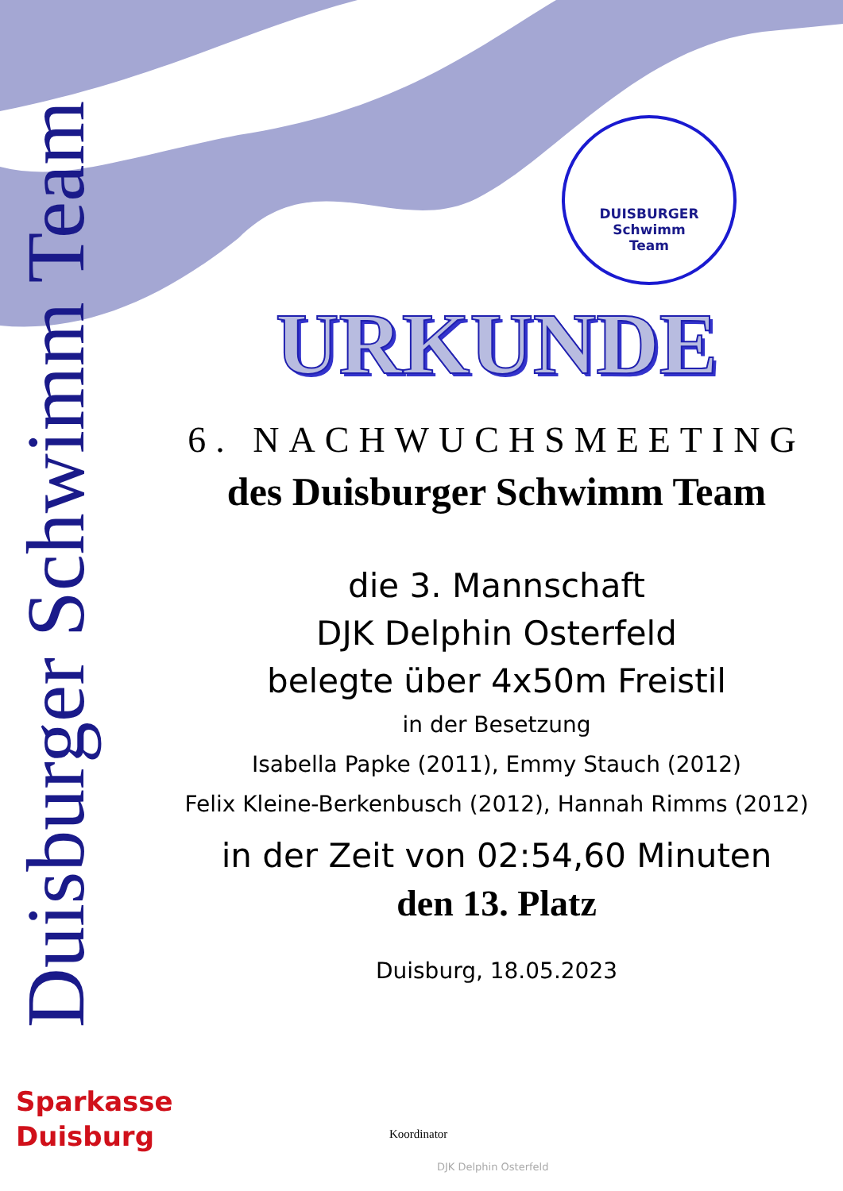Duisburger Schwimm Team
DUISBURGER
Schwimm
Team
URKUNDE
6. NACHWUCHSMEETING
des Duisburger Schwimm Team
die 3. Mannschaft
DJK Delphin Osterfeld
belegte über 4x50m Freistil
in der Besetzung
Isabella Papke (2011), Emmy Stauch (2012)
Felix Kleine-Berkenbusch (2012), Hannah Rimms (2012)
in der Zeit von 02:54,60 Minuten
den 13. Platz
Duisburg, 18.05.2023
Sparkasse
Duisburg
Koordinator
DJK Delphin Osterfeld